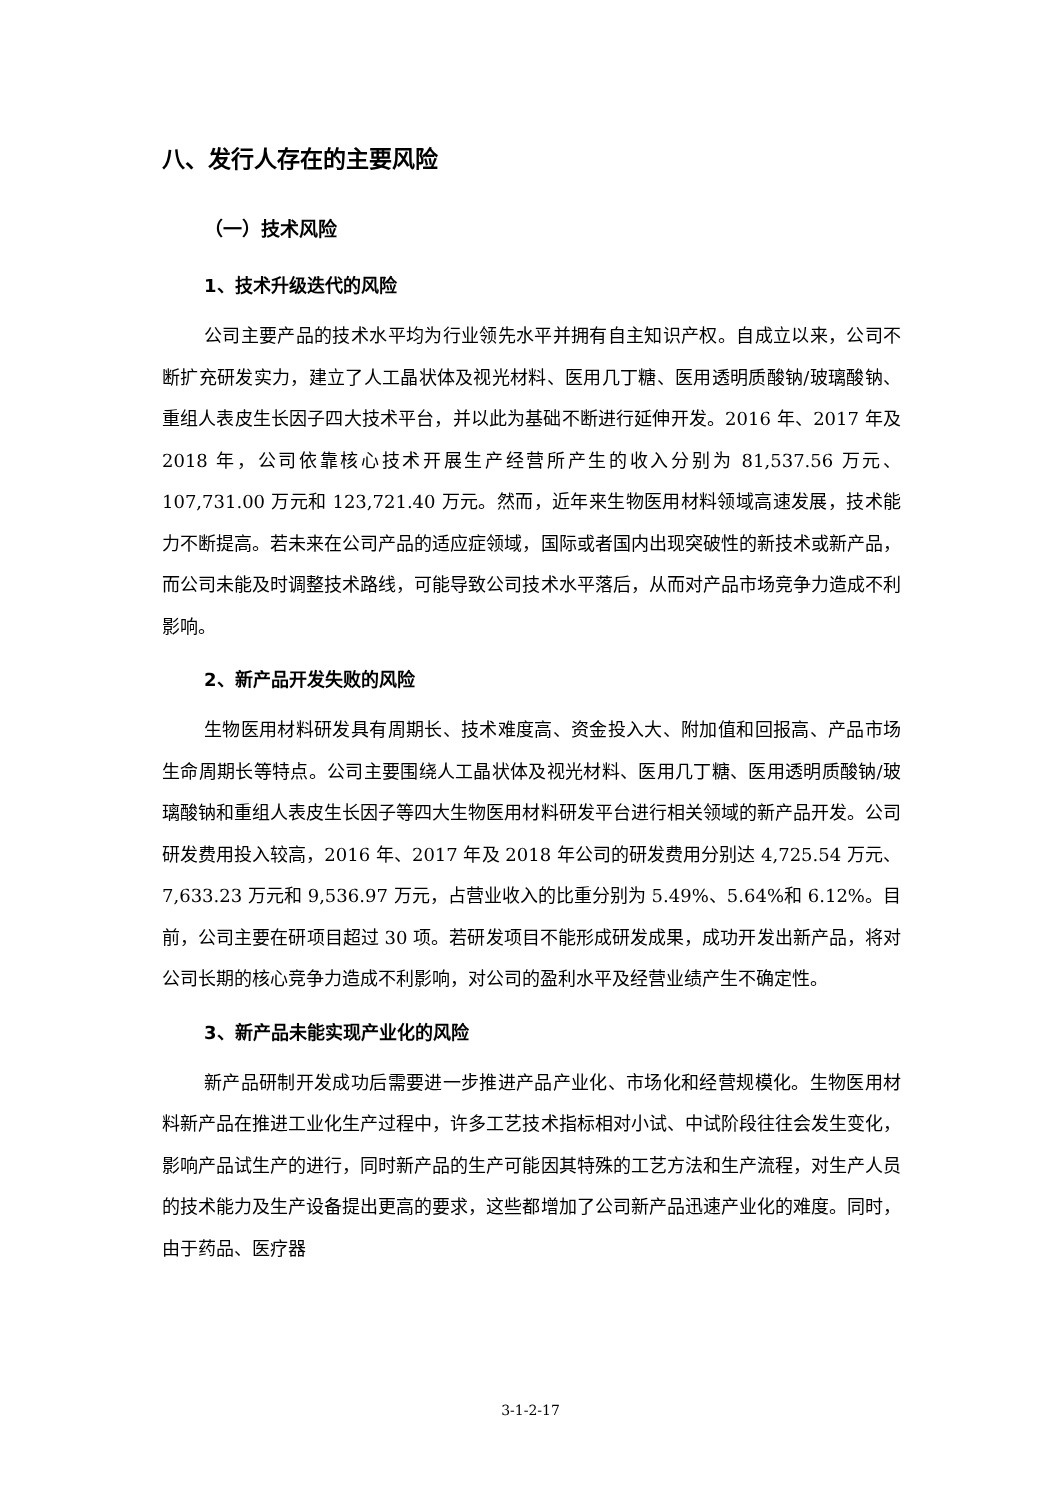八、发行人存在的主要风险
（一）技术风险
1、技术升级迭代的风险
公司主要产品的技术水平均为行业领先水平并拥有自主知识产权。自成立以来，公司不断扩充研发实力，建立了人工晶状体及视光材料、医用几丁糖、医用透明质酸钠/玻璃酸钠、重组人表皮生长因子四大技术平台，并以此为基础不断进行延伸开发。2016 年、2017 年及 2018 年，公司依靠核心技术开展生产经营所产生的收入分别为 81,537.56 万元、107,731.00 万元和 123,721.40 万元。然而，近年来生物医用材料领域高速发展，技术能力不断提高。若未来在公司产品的适应症领域，国际或者国内出现突破性的新技术或新产品，而公司未能及时调整技术路线，可能导致公司技术水平落后，从而对产品市场竞争力造成不利影响。
2、新产品开发失败的风险
生物医用材料研发具有周期长、技术难度高、资金投入大、附加值和回报高、产品市场生命周期长等特点。公司主要围绕人工晶状体及视光材料、医用几丁糖、医用透明质酸钠/玻璃酸钠和重组人表皮生长因子等四大生物医用材料研发平台进行相关领域的新产品开发。公司研发费用投入较高，2016 年、2017 年及 2018 年公司的研发费用分别达 4,725.54 万元、7,633.23 万元和 9,536.97 万元，占营业收入的比重分别为 5.49%、5.64%和 6.12%。目前，公司主要在研项目超过 30 项。若研发项目不能形成研发成果，成功开发出新产品，将对公司长期的核心竞争力造成不利影响，对公司的盈利水平及经营业绩产生不确定性。
3、新产品未能实现产业化的风险
新产品研制开发成功后需要进一步推进产品产业化、市场化和经营规模化。生物医用材料新产品在推进工业化生产过程中，许多工艺技术指标相对小试、中试阶段往往会发生变化，影响产品试生产的进行，同时新产品的生产可能因其特殊的工艺方法和生产流程，对生产人员的技术能力及生产设备提出更高的要求，这些都增加了公司新产品迅速产业化的难度。同时，由于药品、医疗器
3-1-2-17